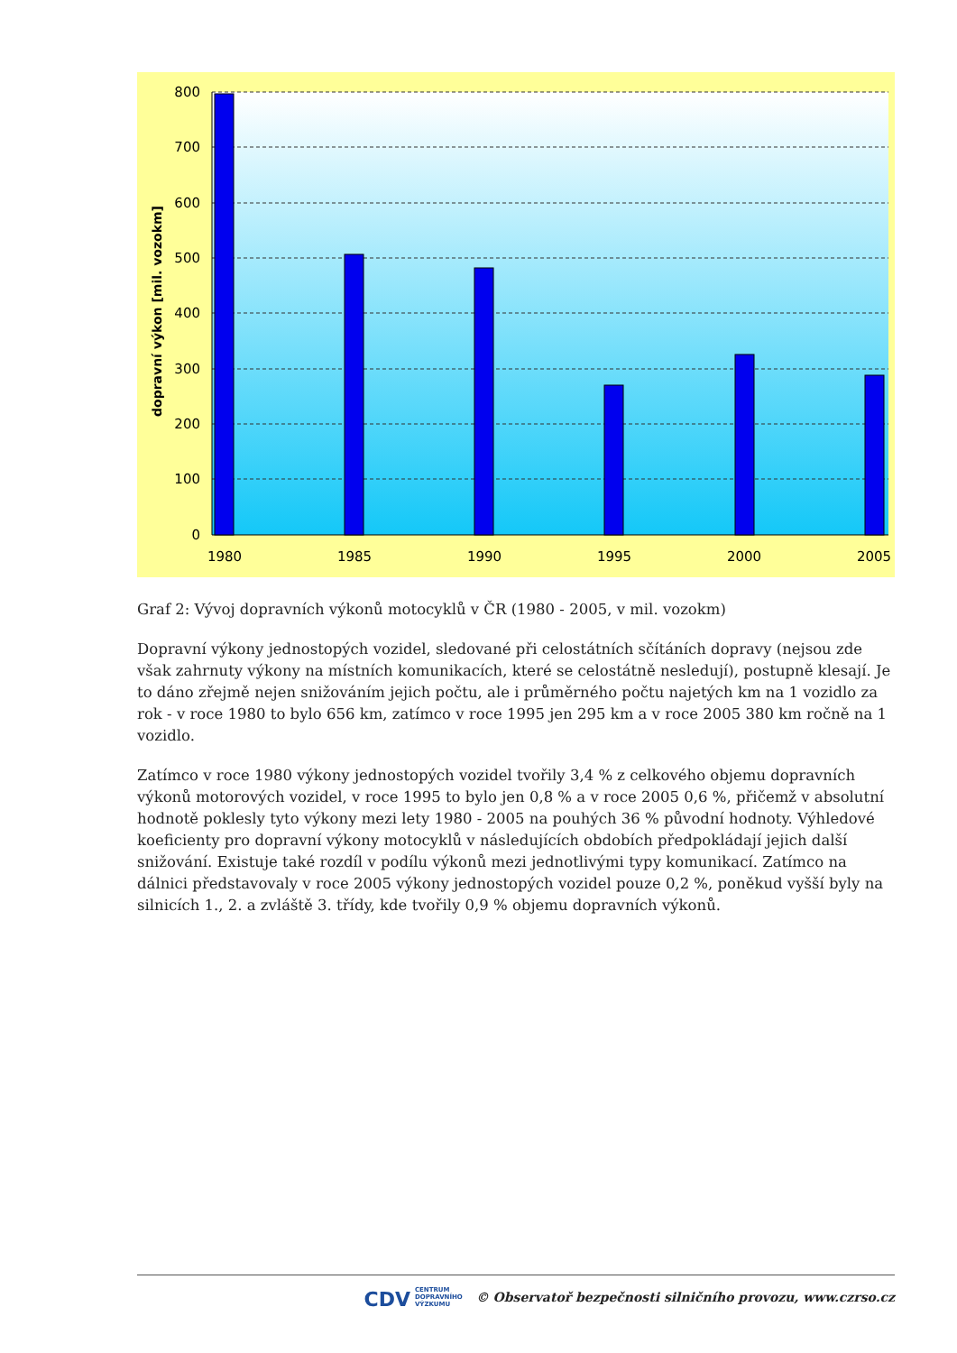800
700
600
500
400
300
200
100
0
1980
1985
1990
1995
2000
2005
dopravní výkon [mil. vozokm]
Graf 2: Vývoj dopravních výkonů motocyklů v ČR (1980 - 2005, v mil. vozokm)
Dopravní výkony jednostopých vozidel, sledované při celostátních sčítáních dopravy (nejsou zde však zahrnuty výkony na místních komunikacích, které se celostátně nesledují), postupně klesají. Je to dáno zřejmě nejen snižováním jejich počtu, ale i průměrného počtu najetých km na 1 vozidlo za rok - v roce 1980 to bylo 656 km, zatímco v roce 1995 jen 295 km a v roce 2005 380 km ročně na 1 vozidlo.
Zatímco v roce 1980 výkony jednostopých vozidel tvořily 3,4 % z celkového objemu dopravních výkonů motorových vozidel, v roce 1995 to bylo jen 0,8 % a v roce 2005 0,6 %, přičemž v absolutní hodnotě poklesly tyto výkony mezi lety 1980 - 2005 na pouhých 36 % původní hodnoty. Výhledové koeficienty pro dopravní výkony motocyklů v následujících obdobích předpokládají jejich další snižování. Existuje také rozdíl v podílu výkonů mezi jednotlivými typy komunikací. Zatímco na dálnici představovaly v roce 2005 výkony jednostopých vozidel pouze 0,2 %, poněkud vyšší byly na silnicích 1., 2. a zvláště 3. třídy, kde tvořily 0,9 % objemu dopravních výkonů.
CDV CENTRUM
DOPRAVNÍHO
VÝZKUMU © Observatoř bezpečnosti silničního provozu, www.czrso.cz